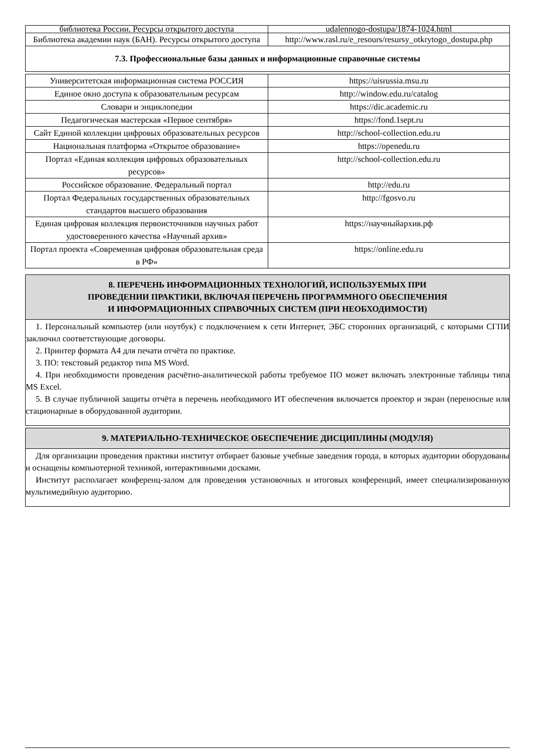| библиотека России. Ресурсы открытого доступа | udalennogo-dostupa/1874-1024.html |
| Библиотека академии наук (БАН). Ресурсы открытого доступа | http://www.rasl.ru/e_resours/resursy_otkrytogo_dostupa.php |
7.3. Профессиональные базы данных и информационные справочные системы
| Университетская информационная система РОССИЯ | https://uisrussia.msu.ru |
| Единое окно доступа к образовательным ресурсам | http://window.edu.ru/catalog |
| Словари и энциклопедии | https://dic.academic.ru |
| Педагогическая мастерская «Первое сентября» | https://fond.1sept.ru |
| Сайт Единой коллекции цифровых образовательных ресурсов | http://school-collection.edu.ru |
| Национальная платформа «Открытое образование» | https://openedu.ru |
| Портал «Единая коллекция цифровых образовательных ресурсов» | http://school-collection.edu.ru |
| Российское образование. Федеральный портал | http://edu.ru |
| Портал Федеральных государственных образовательных стандартов высшего образования | http://fgosvo.ru |
| Единая цифровая коллекция первоисточников научных работ удостоверенного качества «Научный архив» | https://научныйархив.рф |
| Портал проекта «Современная цифровая образовательная среда в РФ» | https://online.edu.ru |
8. ПЕРЕЧЕНЬ ИНФОРМАЦИОННЫХ ТЕХНОЛОГИЙ, ИСПОЛЬЗУЕМЫХ ПРИ
ПРОВЕДЕНИИ ПРАКТИКИ, ВКЛЮЧАЯ ПЕРЕЧЕНЬ ПРОГРАММНОГО ОБЕСПЕЧЕНИЯ
И ИНФОРМАЦИОННЫХ СПРАВОЧНЫХ СИСТЕМ (ПРИ НЕОБХОДИМОСТИ)
1. Персональный компьютер (или ноутбук) с подключением к сети Интернет, ЭБС сторонних организаций, с которыми СГПИ заключил соответствующие договоры.
2. Принтер формата А4 для печати отчёта по практике.
3. ПО: текстовый редактор типа MS Word.
4. При необходимости проведения расчётно-аналитической работы требуемое ПО может включать электронные таблицы типа MS Excel.
5. В случае публичной защиты отчёта в перечень необходимого ИТ обеспечения включается проектор и экран (переносные или стационарные в оборудованной аудитории.
9. МАТЕРИАЛЬНО-ТЕХНИЧЕСКОЕ ОБЕСПЕЧЕНИЕ ДИСЦИПЛИНЫ (МОДУЛЯ)
Для организации проведения практики институт отбирает базовые учебные заведения города, в которых аудитории оборудованы и оснащены компьютерной техникой, интерактивными досками.
Институт располагает конференц-залом для проведения установочных и итоговых конференций, имеет специализированную мультимедийную аудиторию.